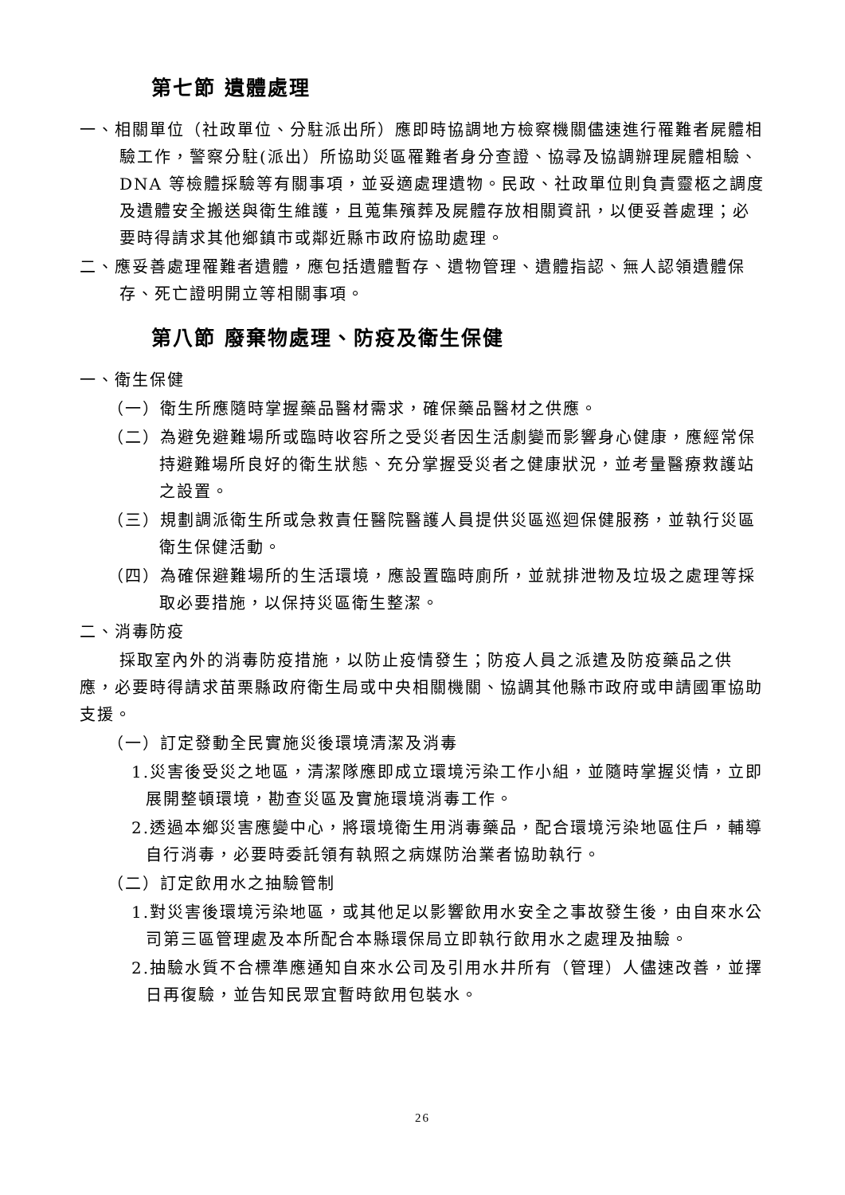第七節 遺體處理
一、相關單位（社政單位、分駐派出所）應即時協調地方檢察機關儘速進行罹難者屍體相驗工作，警察分駐(派出）所協助災區罹難者身分查證、協尋及協調辦理屍體相驗、DNA 等檢體採驗等有關事項，並妥適處理遺物。民政、社政單位則負責靈柩之調度及遺體安全搬送與衛生維護，且蒐集殯葬及屍體存放相關資訊，以便妥善處理；必要時得請求其他鄉鎮市或鄰近縣市政府協助處理。
二、應妥善處理罹難者遺體，應包括遺體暫存、遺物管理、遺體指認、無人認領遺體保存、死亡證明開立等相關事項。
第八節 廢棄物處理、防疫及衛生保健
一、衛生保健
（一）衛生所應隨時掌握藥品醫材需求，確保藥品醫材之供應。
（二）為避免避難場所或臨時收容所之受災者因生活劇變而影響身心健康，應經常保持避難場所良好的衛生狀態、充分掌握受災者之健康狀況，並考量醫療救護站之設置。
（三）規劃調派衛生所或急救責任醫院醫護人員提供災區巡迴保健服務，並執行災區衛生保健活動。
（四）為確保避難場所的生活環境，應設置臨時廁所，並就排泄物及垃圾之處理等採取必要措施，以保持災區衛生整潔。
二、消毒防疫
採取室內外的消毒防疫措施，以防止疫情發生；防疫人員之派遣及防疫藥品之供應，必要時得請求苗栗縣政府衛生局或中央相關機關、協調其他縣市政府或申請國軍協助支援。
（一）訂定發動全民實施災後環境清潔及消毒
1.災害後受災之地區，清潔隊應即成立環境污染工作小組，並隨時掌握災情，立即展開整頓環境，勘查災區及實施環境消毒工作。
2.透過本鄉災害應變中心，將環境衛生用消毒藥品，配合環境污染地區住戶，輔導自行消毒，必要時委託領有執照之病媒防治業者協助執行。
（二）訂定飲用水之抽驗管制
1.對災害後環境污染地區，或其他足以影響飲用水安全之事故發生後，由自來水公司第三區管理處及本所配合本縣環保局立即執行飲用水之處理及抽驗。
2.抽驗水質不合標準應通知自來水公司及引用水井所有（管理）人儘速改善，並擇日再復驗，並告知民眾宜暫時飲用包裝水。
26